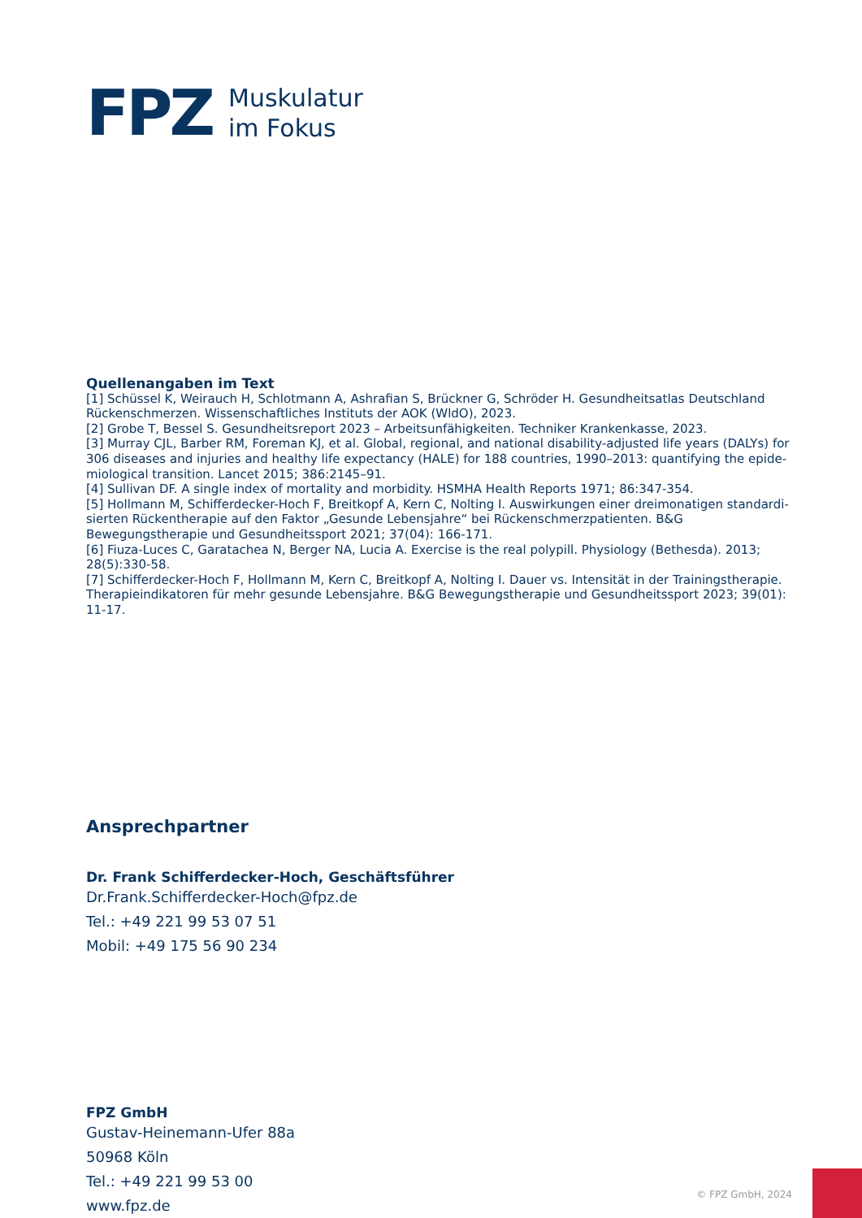FPZ
Muskulatur
im Fokus
Quellenangaben im Text
[1] Schüssel K, Weirauch H, Schlotmann A, Ashrafian S, Brückner G, Schröder H. Gesundheitsatlas Deutschland Rückenschmerzen. Wissenschaftliches Instituts der AOK (WldO), 2023.
[2] Grobe T, Bessel S. Gesundheitsreport 2023 – Arbeitsunfähigkeiten. Techniker Krankenkasse, 2023.
[3] Murray CJL, Barber RM, Foreman KJ, et al. Global, regional, and national disability-adjusted life years (DALYs) for 306 diseases and injuries and healthy life expectancy (HALE) for 188 countries, 1990–2013: quantifying the epide­miological transition. Lancet 2015; 386:2145–91.
[4] Sullivan DF. A single index of mortality and morbidity. HSMHA Health Reports 1971; 86:347-354.
[5] Hollmann M, Schifferdecker-Hoch F, Breitkopf A, Kern C, Nolting I. Auswirkungen einer dreimonatigen standardi­sierten Rückentherapie auf den Faktor „Gesunde Lebensjahre“ bei Rückenschmerzpatienten. B&G Bewegungstherapie und Gesundheitssport 2021; 37(04): 166-171.
[6] Fiuza-Luces C, Garatachea N, Berger NA, Lucia A. Exercise is the real polypill. Physiology (Bethesda). 2013; 28(5):330-58.
[7] Schifferdecker-Hoch F, Hollmann M, Kern C, Breitkopf A, Nolting I. Dauer vs. Intensität in der Trainingstherapie. Therapieindikatoren für mehr gesunde Lebensjahre. B&G Bewegungstherapie und Gesundheitssport 2023; 39(01): 11-17.
Ansprechpartner
Dr. Frank Schifferdecker-Hoch, Geschäftsführer
Dr.Frank.Schifferdecker-Hoch@fpz.de
Tel.: +49 221 99 53 07 51
Mobil: +49 175 56 90 234
FPZ GmbH
Gustav-Heinemann-Ufer 88a
50968 Köln
Tel.: +49 221 99 53 00
www.fpz.de
© FPZ GmbH, 2024